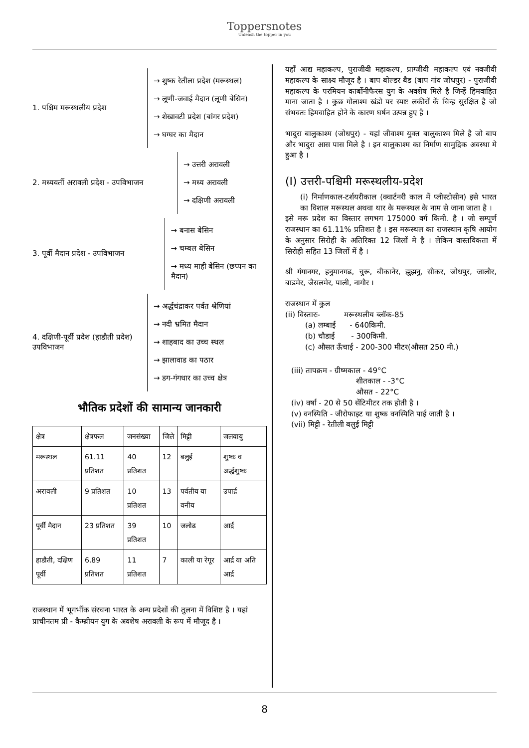Toppersnotes
Unleash the topper in you
1. पश्चिम मरूस्थलीय प्रदेश
→ शुष्क रेतीला प्रदेश (मरूस्थल)
→ लूणी-जवाई मैदान (लूणी बेसिन)
→ शेखावटी प्रदेश (बांगर प्रदेश)
→ घग्घर का मैदान
2. मध्यवर्ती अरावली प्रदेश - उपविभाजन
→ उत्तरी अरावली
→ मध्य अरावली
→ दक्षिणी अरावली
3. पूर्वी मैदान प्रदेश - उपविभाजन
→ बनास बेसिन
→ चम्बल बेसिन
→ मध्य माही बेसिन (छप्पन का मैदान)
4. दक्षिणी-पूर्वी प्रदेश (हाडौती प्रदेश) उपविभाजन
→ अर्द्धचंद्राकर पर्वत श्रेणियां
→ नदी भ्रमित मैदान
→ शाहबाद का उच्च स्थल
→ झालावाड का पठार
→ डग-गंगधार का उच्च क्षेत्र
भौतिक प्रदेशों की सामान्य जानकारी
| क्षेत्र | क्षेत्रफल | जनसंख्या | जिले | मिट्टी | जलवायु |
| --- | --- | --- | --- | --- | --- |
| मरूस्थल | 61.11 प्रतिशत | 40 प्रतिशत | 12 | बलुई | शुष्क व अर्द्धशुष्क |
| अरावली | 9 प्रतिशत | 10 प्रतिशत | 13 | पर्वतीय या वनीय | उपार्द्र |
| पूर्वी मैदान | 23 प्रतिशत | 39 प्रतिशत | 10 | जलोढ | आर्द्र |
| हाडौती, दक्षिण पूर्वी | 6.89 प्रतिशत | 11 प्रतिशत | 7 | काली या रेगूर | आर्द्र या अति आर्द्र |
राजस्थान में भूगर्भीक संरचना भारत के अन्य प्रदेशों की तुलना में विशिष्ट है । यहां प्राचीनतम प्री - कैम्ब्रीयन युग के अवशेष अरावली के रूप में मौजूद है ।
यहाँ आद्य महाकल्प, पुराजीवी महाकल्प, प्राग्जीवी महाकल्प एवं नवजीवी महाकल्प के साक्ष्य मौजूद है । बाप बोल्डर बैड (बाप गांव जोधपुर) - पुराजीवी महाकल्प के परमियन कार्बोनीफैरस युग के अवशेष मिले है जिन्हें हिमवाहित माना जाता है । कुछ गोलाश्म खंडो पर स्पष्ट लकीरों कें चिन्ह सुरक्षित है जो संभवतः हिमवाहित होने के कारण घर्षन उत्पन्न हुए है ।
भादुरा बालुकाश्म (जोधपुर) - यहां जीवाश्म युक्त बालुकाश्म मिले है जो बाप और भादुरा आस पास मिले है । इन बालुकाश्म का निर्माण सामुद्रिक अवस्था मे हुआ है ।
(I) उत्तरी-पश्चिमी मरूस्थलीय-प्रदेश
(i) निर्माणकाल-टर्शयरीकाल (क्वार्टनरी काल में प्लीस्टोसीन) इसे भारत का विशाल मरूस्थल अथवा थार के मरूस्थल के नाम से जाना जाता है ।
इसे मरू प्रदेश का विस्तार लगभग 175000 वर्ग किमी. है । जो सम्पूर्ण राजस्थान का 61.11% प्रतिशत है । इस मरूस्थल का राजस्थान कृषि आयोग के अनुसार सिरोही के अतिरिक्त 12 जिलों मे है । लेकिन वास्तविकता में सिरोही सहित 13 जिलों में है ।
श्री गंगानगर, हनुमानगढ, चुरू, बीकानेर, झुझनु, सीकर, जोधपुर, जालौर, बाडमेर, जैसलमेर, पाली, नागौर ।
राजस्थान में कुल
(ii) विस्तारः- मरूस्थलीय ब्लॉक-85
(a) लम्बाई - 640किमी.
(b) चौडाई - 300किमी.
(c) औसत ऊँचाई - 200-300 मीटर(औसत 250 मी.)
(iii) तापक्रम - ग्रीष्मकाल - 49°C
शीतकाल - -3°C
औसत - 22°C
(iv) वर्षा - 20 से 50 सेंटिमीटर तक होती है ।
(v) वनस्पिति - जीरोफाइट या शुष्क वनस्पिति पाई जाती है ।
(vii) मिट्टी - रेतीली बलुई मिट्टी
8